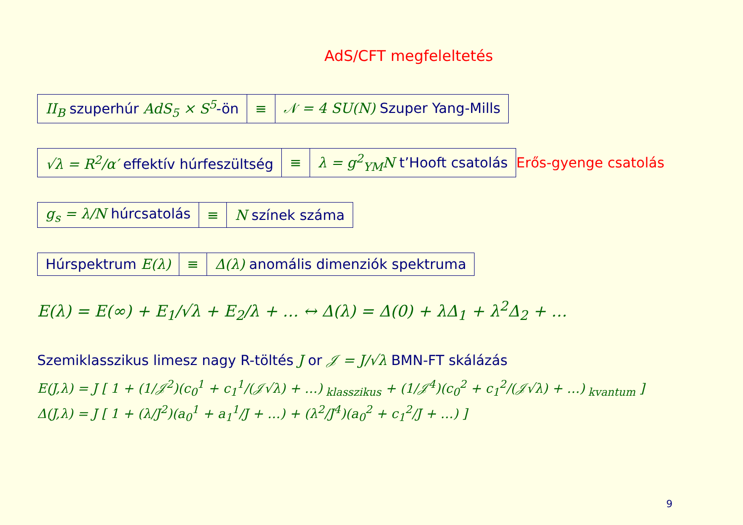AdS/CFT megfeleltetés
| II<sub>B</sub> szuperhúr AdS<sub>5</sub> × S<sup>5</sup> -ön | ≡ | 𝒩 = 4 SU(N) Szuper Yang-Mills |
| √λ = R<sup>2</sup>/α′ effektív húrfeszültség | ≡ | λ = g<sup>2</sup><sub>YM</sub>N t’Hooft csatolás |
Erős-gyenge csatolás
| g<sub>s</sub> = λ/N húrcsatolás | ≡ | N színek száma |
| Húrspektrum E(λ) | ≡ | Δ(λ) anomális dimenziók spektruma |
E(λ) = E(∞) + E<sub>1</sub>/√λ + E<sub>2</sub>/λ + … ↔ Δ(λ) = Δ(0) + λΔ<sub>1</sub> + λ<sup>2</sup>Δ<sub>2</sub> + …
Szemiklasszikus limesz nagy R-töltés J or 𝒥 = J/√λ BMN-FT skálázás
E(J,λ) = J [ 1 + (1/𝒥<sup>2</sup>)(c<sub>0</sub><sup>1</sup> + c<sub>1</sub><sup>1</sup>/(𝒥√λ) + …)<sub>klasszikus</sub> + (1/𝒥<sup>4</sup>)(c<sub>0</sub><sup>2</sup> + c<sub>1</sub><sup>2</sup>/(𝒥√λ) + …)<sub>kvantum</sub> ]
Δ(J,λ) = J [ 1 + (λ/J<sup>2</sup>)(a<sub>0</sub><sup>1</sup> + a<sub>1</sub><sup>1</sup>/J + …) + (λ<sup>2</sup>/J<sup>4</sup>)(a<sub>0</sub><sup>2</sup> + c<sub>1</sub><sup>2</sup>/J + …) ]
9